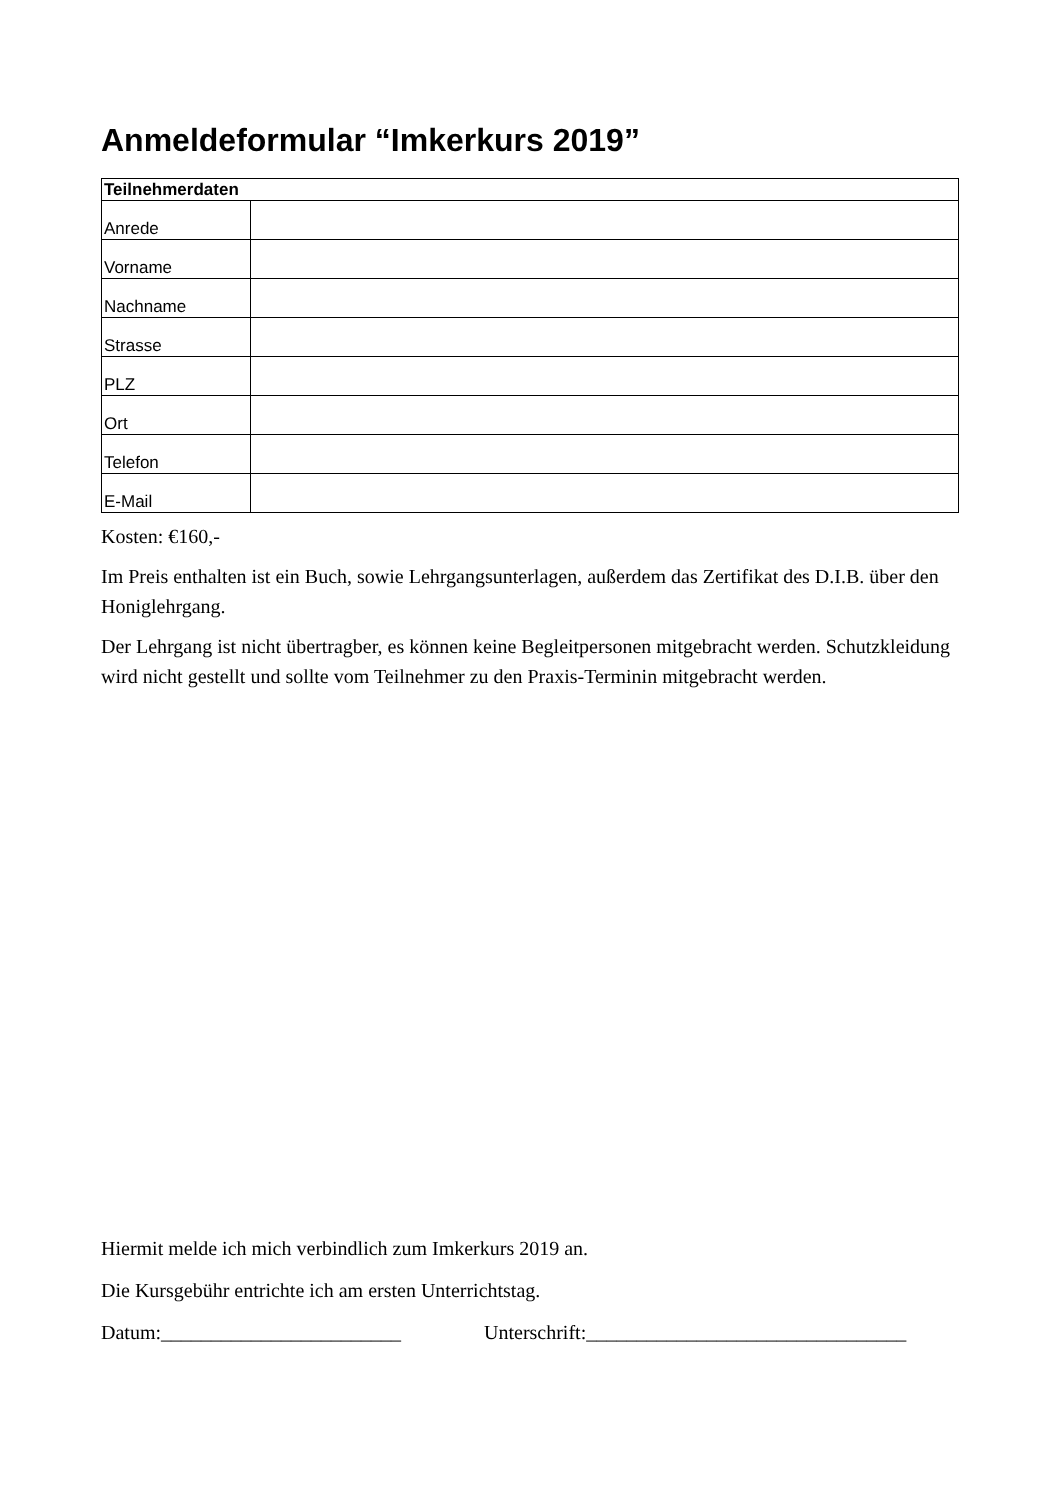Anmeldeformular “Imkerkurs 2019”
| Teilnehmerdaten | |
| --- | --- |
| Anrede | |
| Vorname | |
| Nachname | |
| Strasse | |
| PLZ | |
| Ort | |
| Telefon | |
| E-Mail | |
Kosten: €160,-
Im Preis enthalten ist ein Buch, sowie Lehrgangsunterlagen, außerdem das Zertifikat des D.I.B. über den Honiglehrgang.
Der Lehrgang ist nicht übertragber, es können keine Begleitpersonen mitgebracht werden. Schutzkleidung wird nicht gestellt und sollte vom Teilnehmer zu den Praxis-Terminin mitgebracht werden.
Hiermit melde ich mich verbindlich zum Imkerkurs 2019 an.
Die Kursgebühr entrichte ich am ersten Unterrichtstag.
Datum:________________________ Unterschrift:________________________________